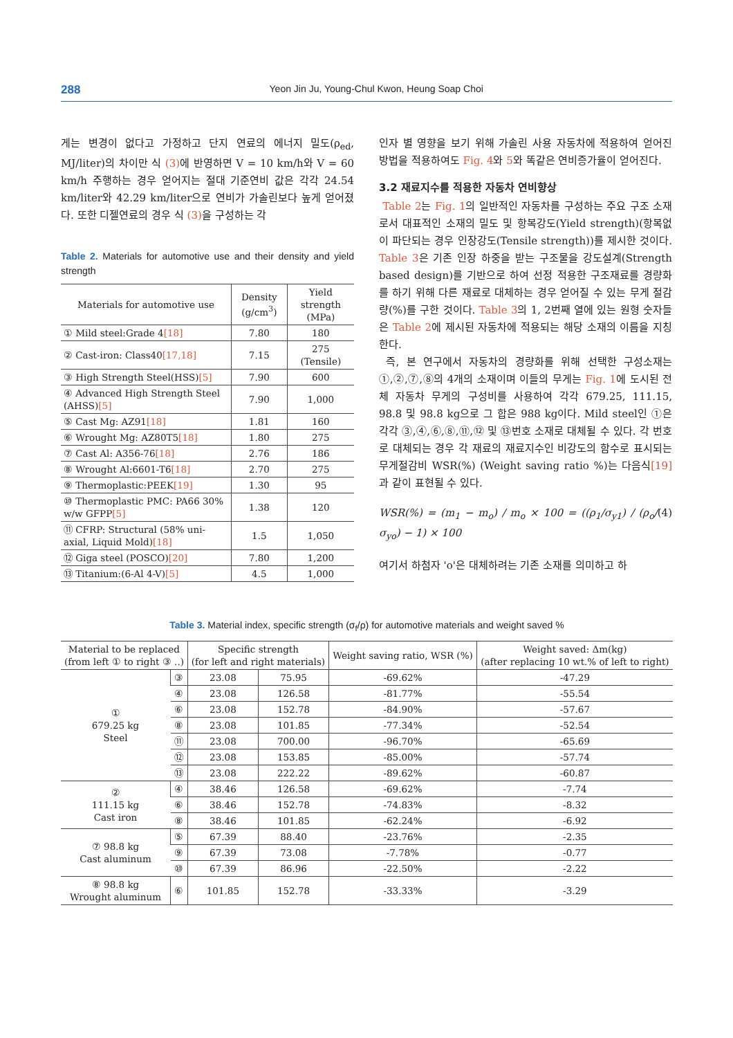288
Yeon Jin Ju, Young-Chul Kwon, Heung Soap Choi
게는 변경이 없다고 가정하고 단지 연료의 에너지 밀도(ρ<sub>ed</sub>, MJ/liter)의 차이만 식 (3) 에 반영하면 V = 10 km/h와 V = 60 km/h 주행하는 경우 얻어지는 절대 기준연비 값은 각각 24.54 km/liter와 42.29 km/liter으로 연비가 가솔린보다 높게 얻어졌다. 또한 디젤연료의 경우 식 (3) 을 구성하는 각
Table 2. Materials for automotive use and their density and yield strength
| Materials for automotive use | Density (g/cm<sup>3</sup>) | Yield strength (MPa) |
| --- | --- | --- |
| ① Mild steel:Grade 4 [18] | 7.80 | 180 |
| ② Cast-iron: Class40 [17,18] | 7.15 | 275 (Tensile) |
| ③ High Strength Steel(HSS) [5] | 7.90 | 600 |
| ④ Advanced High Strength Steel (AHSS) [5] | 7.90 | 1,000 |
| ⑤ Cast Mg: AZ91 [18] | 1.81 | 160 |
| ⑥ Wrought Mg: AZ80T5 [18] | 1.80 | 275 |
| ⑦ Cast Al: A356-76 [18] | 2.76 | 186 |
| ⑧ Wrought Al:6601-T6 [18] | 2.70 | 275 |
| ⑨ Thermoplastic:PEEK [19] | 1.30 | 95 |
| ⑩ Thermoplastic PMC: PA66 30% w/w GFPP [5] | 1.38 | 120 |
| ⑪ CFRP: Structural (58% uni-axial, Liquid Mold) [18] | 1.5 | 1,050 |
| ⑫ Giga steel (POSCO) [20] | 7.80 | 1,200 |
| ⑬ Titanium:(6-Al 4-V) [5] | 4.5 | 1,000 |
인자 별 영향을 보기 위해 가솔린 사용 자동차에 적용하여 얻어진 방법을 적용하여도 Fig. 4와 5와 똑같은 연비증가율이 얻어진다.
3.2 재료지수를 적용한 자동차 연비향상
Table 2는 Fig. 1의 일반적인 자동차를 구성하는 주요 구조 소재로서 대표적인 소재의 밀도 및 항복강도(Yield strength)(항복없이 파단되는 경우 인장강도(Tensile strength))를 제시한 것이다. Table 3은 기존 인장 하중을 받는 구조물을 강도설계(Strength based design)를 기반으로 하여 선정 적용한 구조재료를 경량화를 하기 위해 다른 재료로 대체하는 경우 얻어질 수 있는 무게 절감량(%)를 구한 것이다. Table 3의 1, 2번째 열에 있는 원형 숫자들은 Table 2에 제시된 자동차에 적용되는 해당 소재의 이름을 지칭한다.
즉, 본 연구에서 자동차의 경량화를 위해 선택한 구성소재는 ①,②,⑦,⑧의 4개의 소재이며 이들의 무게는 Fig. 1에 도시된 전체 자동차 무게의 구성비를 사용하여 각각 679.25, 111.15, 98.8 및 98.8 kg으로 그 합은 988 kg이다. Mild steel인 ①은 각각 ③,④,⑥,⑧,⑪,⑫ 및 ⑬번호 소재로 대체될 수 있다. 각 번호로 대체되는 경우 각 재료의 재료지수인 비강도의 함수로 표시되는 무게절감비 WSR(%) (Weight saving ratio %)는 다음식[19] 과 같이 표현될 수 있다.
WSR(%) = (m<sub>1</sub> − m<sub>o</sub>) / m<sub>o</sub> × 100 = ((ρ<sub>1</sub>/σ<sub>y1</sub>) / (ρ<sub>o</sub>/σ<sub>yo</sub>) − 1) × 100 (4)
여기서 하첨자 'o'은 대체하려는 기존 소재를 의미하고 하
Table 3. Material index, specific strength (σ<sub>f</sub>/ρ) for automotive materials and weight saved %
| Material to be replaced (from left ① to right ③ ..) | | Specific strength (for left and right materials) | | Weight saving ratio, WSR (%) | Weight saved: Δm(kg) (after replacing 10 wt.% of left to right) |
| --- | --- | --- | --- | --- | --- |
| ① 679.25 kg Steel | ③ | 23.08 | 75.95 | -69.62% | -47.29 |
| | ④ | 23.08 | 126.58 | -81.77% | -55.54 |
| | ⑥ | 23.08 | 152.78 | -84.90% | -57.67 |
| | ⑧ | 23.08 | 101.85 | -77.34% | -52.54 |
| | ⑪ | 23.08 | 700.00 | -96.70% | -65.69 |
| | ⑫ | 23.08 | 153.85 | -85.00% | -57.74 |
| | ⑬ | 23.08 | 222.22 | -89.62% | -60.87 |
| ② 111.15 kg Cast iron | ④ | 38.46 | 126.58 | -69.62% | -7.74 |
| | ⑥ | 38.46 | 152.78 | -74.83% | -8.32 |
| | ⑧ | 38.46 | 101.85 | -62.24% | -6.92 |
| ⑦ 98.8 kg Cast aluminum | ⑤ | 67.39 | 88.40 | -23.76% | -2.35 |
| | ⑨ | 67.39 | 73.08 | -7.78% | -0.77 |
| | ⑩ | 67.39 | 86.96 | -22.50% | -2.22 |
| ⑧ 98.8 kg Wrought aluminum | ⑥ | 101.85 | 152.78 | -33.33% | -3.29 |